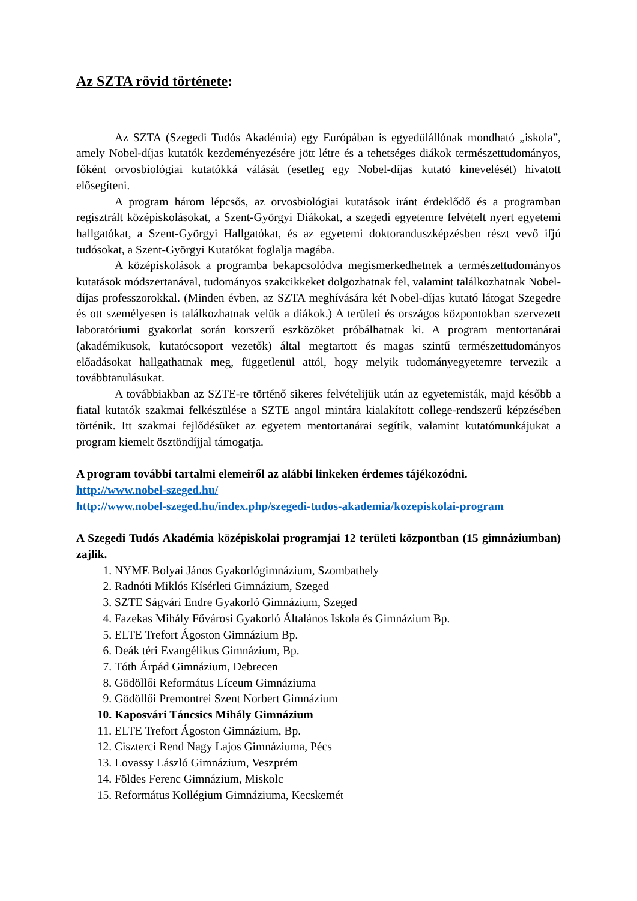Az SZTA rövid története:
Az SZTA (Szegedi Tudós Akadémia) egy Európában is egyedülállónak mondható „iskola”, amely Nobel-díjas kutatók kezdeményezésére jött létre és a tehetséges diákok természettudományos, főként orvosbiológiai kutatókká válását (esetleg egy Nobel-díjas kutató kinevelését) hivatott elősegíteni.
A program három lépcsős, az orvosbiológiai kutatások iránt érdeklődő és a programban regisztrált középiskolásokat, a Szent-Györgyi Diákokat, a szegedi egyetemre felvételt nyert egyetemi hallgatókat, a Szent-Györgyi Hallgatókat, és az egyetemi doktoranduszképzésben részt vevő ifjú tudósokat, a Szent-Györgyi Kutatókat foglalja magába.
A középiskolások a programba bekapcsolódva megismerkedhetnek a természettudományos kutatások módszertanával, tudományos szakcikkeket dolgozhatnak fel, valamint találkozhatnak Nobel-díjas professzorokkal. (Minden évben, az SZTA meghívására két Nobel-díjas kutató látogat Szegedre és ott személyesen is találkozhatnak velük a diákok.) A területi és országos központokban szervezett laboratóriumi gyakorlat során korszerű eszközöket próbálhatnak ki. A program mentortanárai (akadémikusok, kutatócsoport vezetők) által megtartott és magas szintű természettudományos előadásokat hallgathatnak meg, függetlenül attól, hogy melyik tudományegyetemre tervezik a továbbtanulásukat.
A továbbiakban az SZTE-re történő sikeres felvételijük után az egyetemisták, majd később a fiatal kutatók szakmai felkészülése a SZTE angol mintára kialakított college-rendszerű képzésében történik. Itt szakmai fejlődésüket az egyetem mentortanárai segítik, valamint kutatómunkájukat a program kiemelt ösztöndíjjal támogatja.
A program további tartalmi elemeiről az alábbi linkeken érdemes tájékozódni.
http://www.nobel-szeged.hu/
http://www.nobel-szeged.hu/index.php/szegedi-tudos-akademia/kozepiskolai-program
A Szegedi Tudós Akadémia középiskolai programjai 12 területi központban (15 gimnáziumban) zajlik.
1. NYME Bolyai János Gyakorlógimnázium, Szombathely
2. Radnóti Miklós Kísérleti Gimnázium, Szeged
3. SZTE Ságvári Endre Gyakorló Gimnázium, Szeged
4. Fazekas Mihály Fővárosi Gyakorló Általános Iskola és Gimnázium Bp.
5. ELTE Trefort Ágoston Gimnázium Bp.
6. Deák téri Evangélikus Gimnázium, Bp.
7. Tóth Árpád Gimnázium, Debrecen
8. Gödöllői Református Líceum Gimnáziuma
9. Gödöllői Premontrei Szent Norbert Gimnázium
10. Kaposvári Táncsics Mihály Gimnázium
11. ELTE Trefort Ágoston Gimnázium, Bp.
12. Ciszterci Rend Nagy Lajos Gimnáziuma, Pécs
13. Lovassy László Gimnázium, Veszprém
14. Földes Ferenc Gimnázium, Miskolc
15. Református Kollégium Gimnáziuma, Kecskemét